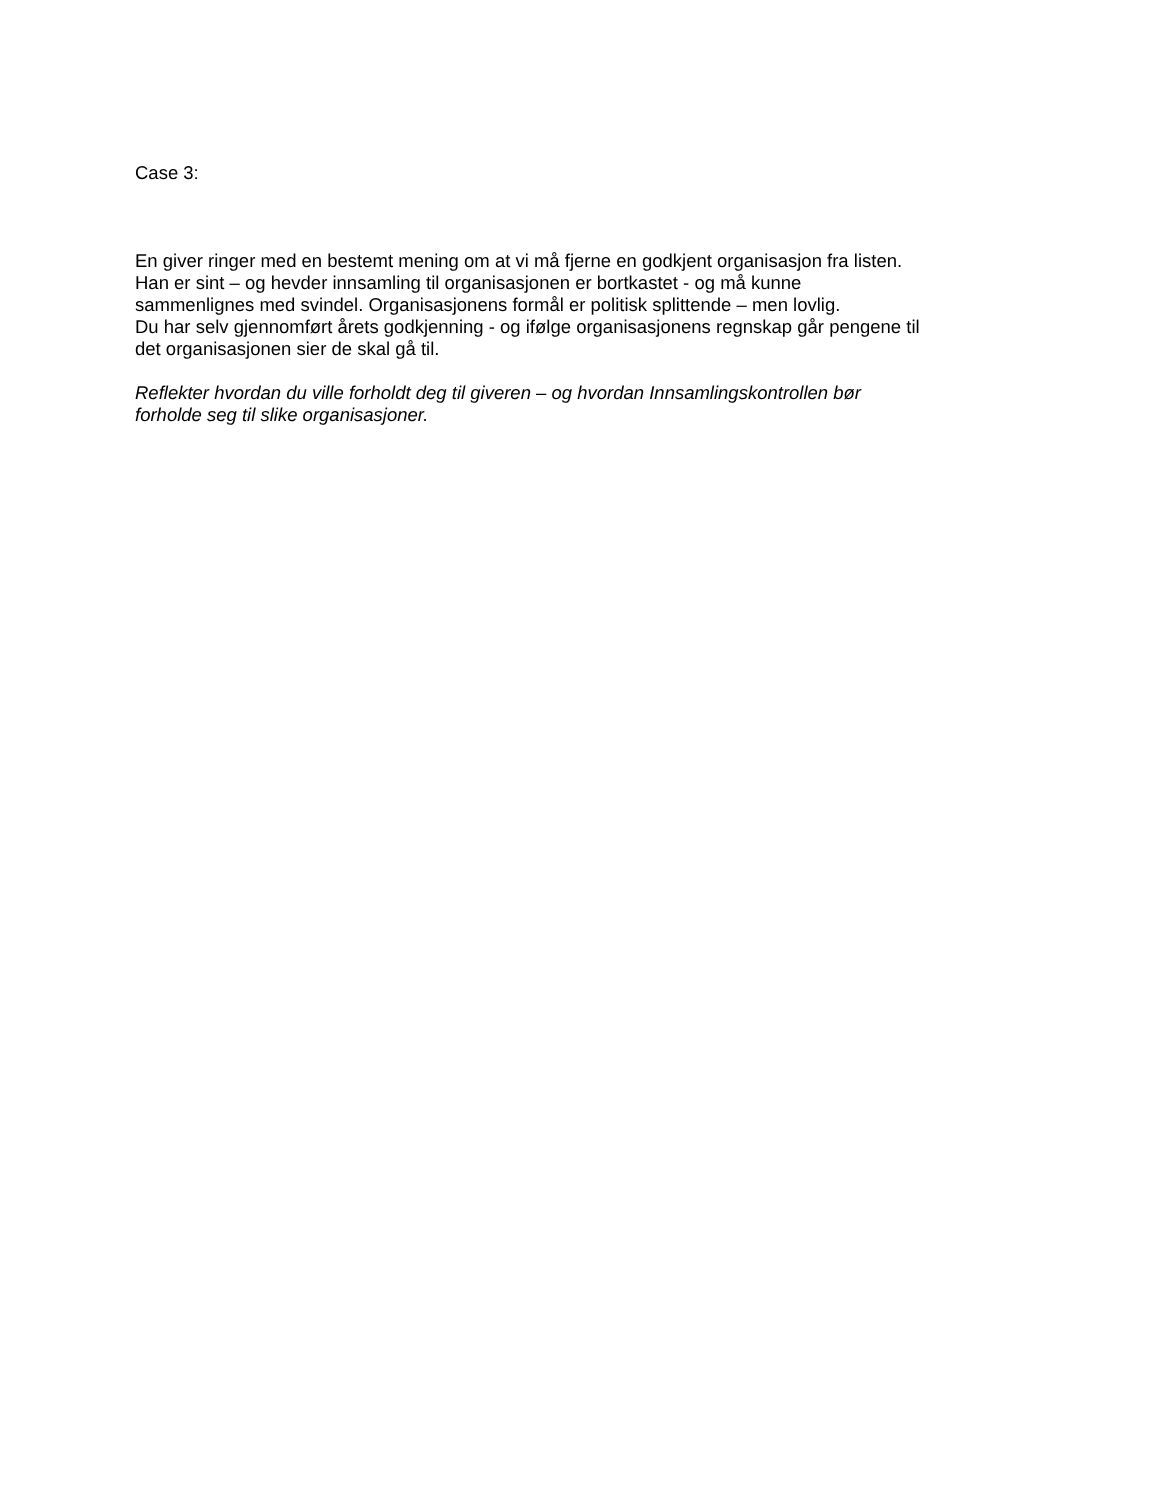Case 3:
En giver ringer med en bestemt mening om at vi må fjerne en godkjent organisasjon fra listen.
Han er sint – og hevder innsamling til organisasjonen er bortkastet - og må kunne
sammenlignes med svindel. Organisasjonens formål er politisk splittende – men lovlig.
Du har selv gjennomført årets godkjenning - og ifølge organisasjonens regnskap går pengene til
det organisasjonen sier de skal gå til.
Reflekter hvordan du ville forholdt deg til giveren – og hvordan Innsamlingskontrollen bør
forholde seg til slike organisasjoner.